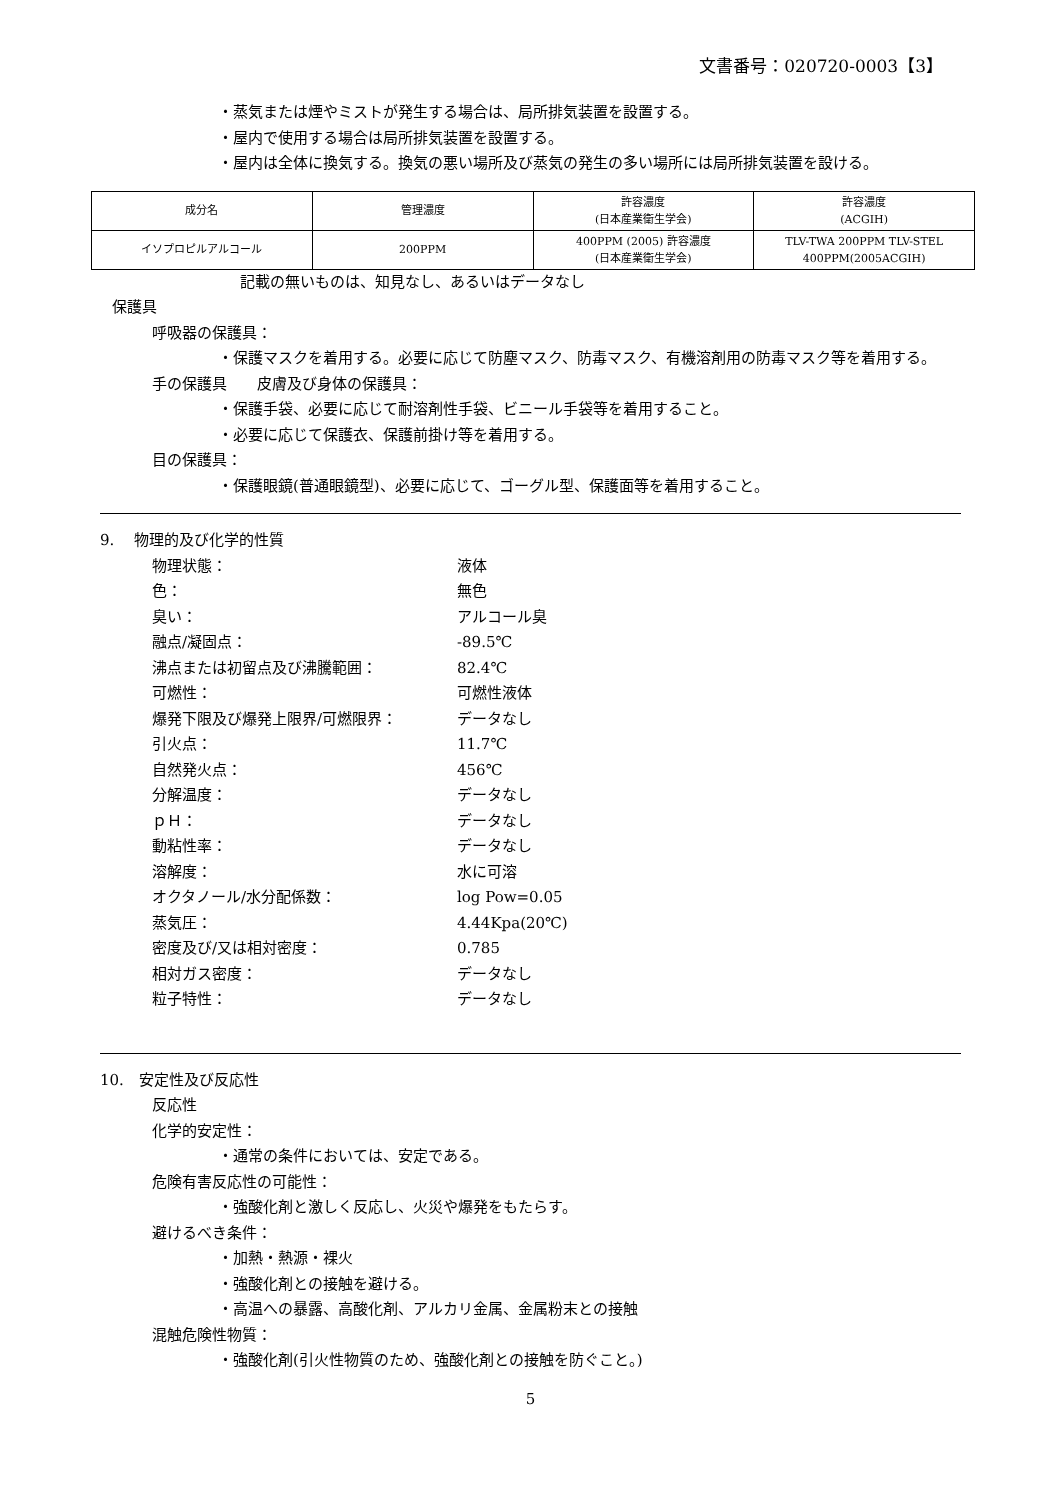文書番号：020720-0003【3】
・蒸気または煙やミストが発生する場合は、局所排気装置を設置する。
・屋内で使用する場合は局所排気装置を設置する。
・屋内は全体に換気する。換気の悪い場所及び蒸気の発生の多い場所には局所排気装置を設ける。
| 成分名 | 管理濃度 | 許容濃度 (日本産業衛生学会) | 許容濃度 (ACGIH) |
| イソプロピルアルコール | 200PPM | 400PPM (2005) 許容濃度 (日本産業衛生学会) | TLV-TWA 200PPM TLV-STEL 400PPM(2005ACGIH) |
記載の無いものは、知見なし、あるいはデータなし
保護具
呼吸器の保護具：
・保護マスクを着用する。必要に応じて防塵マスク、防毒マスク、有機溶剤用の防毒マスク等を着用する。
手の保護具　　皮膚及び身体の保護具：
・保護手袋、必要に応じて耐溶剤性手袋、ビニール手袋等を着用すること。
・必要に応じて保護衣、保護前掛け等を着用する。
目の保護具：
・保護眼鏡(普通眼鏡型)、必要に応じて、ゴーグル型、保護面等を着用すること。
9.　 物理的及び化学的性質
物理状態： 液体
色： 無色
臭い： アルコール臭
融点/凝固点： -89.5℃
沸点または初留点及び沸騰範囲： 82.4℃
可燃性： 可燃性液体
爆発下限及び爆発上限界/可燃限界： データなし
引火点： 11.7℃
自然発火点： 456℃
分解温度： データなし
ｐＨ： データなし
動粘性率： データなし
溶解度： 水に可溶
オクタノール/水分配係数： log Pow=0.05
蒸気圧： 4.44Kpa(20℃)
密度及び/又は相対密度： 0.785
相対ガス密度： データなし
粒子特性： データなし
10.　安定性及び反応性
反応性
化学的安定性：
・通常の条件においては、安定である。
危険有害反応性の可能性：
・強酸化剤と激しく反応し、火災や爆発をもたらす。
避けるべき条件：
・加熱・熱源・裸火
・強酸化剤との接触を避ける。
・高温への暴露、高酸化剤、アルカリ金属、金属粉末との接触
混触危険性物質：
・強酸化剤(引火性物質のため、強酸化剤との接触を防ぐこと。)
5